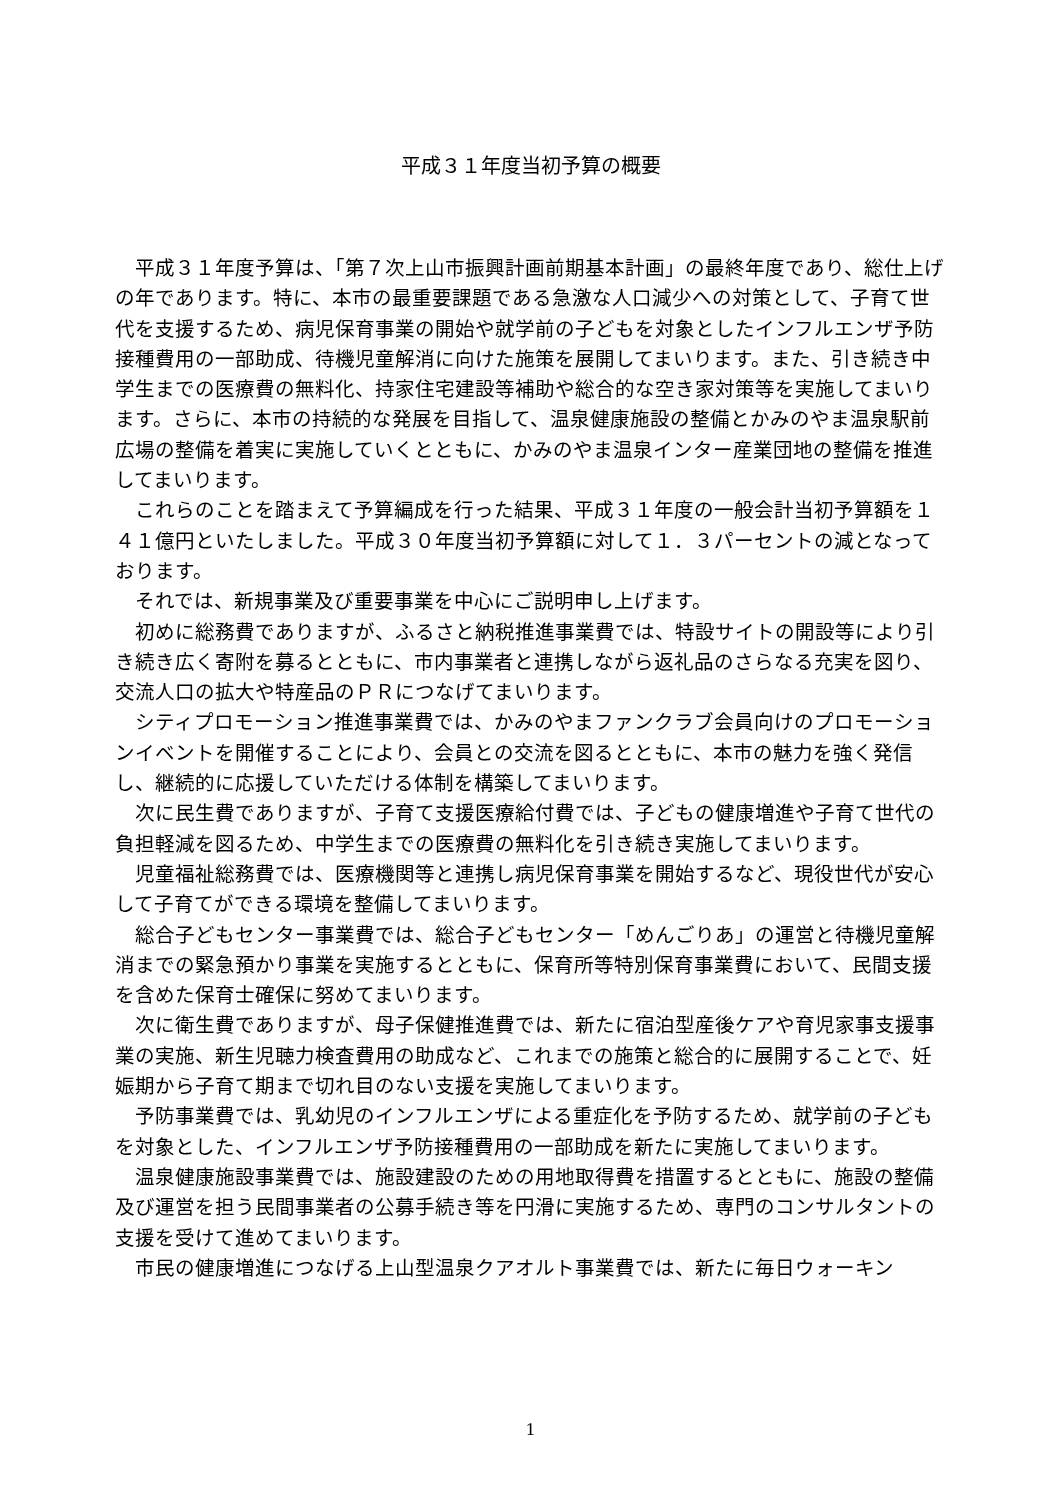平成３１年度当初予算の概要
平成３１年度予算は、「第７次上山市振興計画前期基本計画」の最終年度であり、総仕上げの年であります。特に、本市の最重要課題である急激な人口減少への対策として、子育て世代を支援するため、病児保育事業の開始や就学前の子どもを対象としたインフルエンザ予防接種費用の一部助成、待機児童解消に向けた施策を展開してまいります。また、引き続き中学生までの医療費の無料化、持家住宅建設等補助や総合的な空き家対策等を実施してまいります。さらに、本市の持続的な発展を目指して、温泉健康施設の整備とかみのやま温泉駅前広場の整備を着実に実施していくとともに、かみのやま温泉インター産業団地の整備を推進してまいります。
これらのことを踏まえて予算編成を行った結果、平成３１年度の一般会計当初予算額を１４１億円といたしました。平成３０年度当初予算額に対して１．３パーセントの減となっております。
それでは、新規事業及び重要事業を中心にご説明申し上げます。
初めに総務費でありますが、ふるさと納税推進事業費では、特設サイトの開設等により引き続き広く寄附を募るとともに、市内事業者と連携しながら返礼品のさらなる充実を図り、交流人口の拡大や特産品のＰＲにつなげてまいります。
シティプロモーション推進事業費では、かみのやまファンクラブ会員向けのプロモーションイベントを開催することにより、会員との交流を図るとともに、本市の魅力を強く発信し、継続的に応援していただける体制を構築してまいります。
次に民生費でありますが、子育て支援医療給付費では、子どもの健康増進や子育て世代の負担軽減を図るため、中学生までの医療費の無料化を引き続き実施してまいります。
児童福祉総務費では、医療機関等と連携し病児保育事業を開始するなど、現役世代が安心して子育てができる環境を整備してまいります。
総合子どもセンター事業費では、総合子どもセンター「めんごりあ」の運営と待機児童解消までの緊急預かり事業を実施するとともに、保育所等特別保育事業費において、民間支援を含めた保育士確保に努めてまいります。
次に衛生費でありますが、母子保健推進費では、新たに宿泊型産後ケアや育児家事支援事業の実施、新生児聴力検査費用の助成など、これまでの施策と総合的に展開することで、妊娠期から子育て期まで切れ目のない支援を実施してまいります。
予防事業費では、乳幼児のインフルエンザによる重症化を予防するため、就学前の子どもを対象とした、インフルエンザ予防接種費用の一部助成を新たに実施してまいります。
温泉健康施設事業費では、施設建設のための用地取得費を措置するとともに、施設の整備及び運営を担う民間事業者の公募手続き等を円滑に実施するため、専門のコンサルタントの支援を受けて進めてまいります。
市民の健康増進につなげる上山型温泉クアオルト事業費では、新たに毎日ウォーキン
1